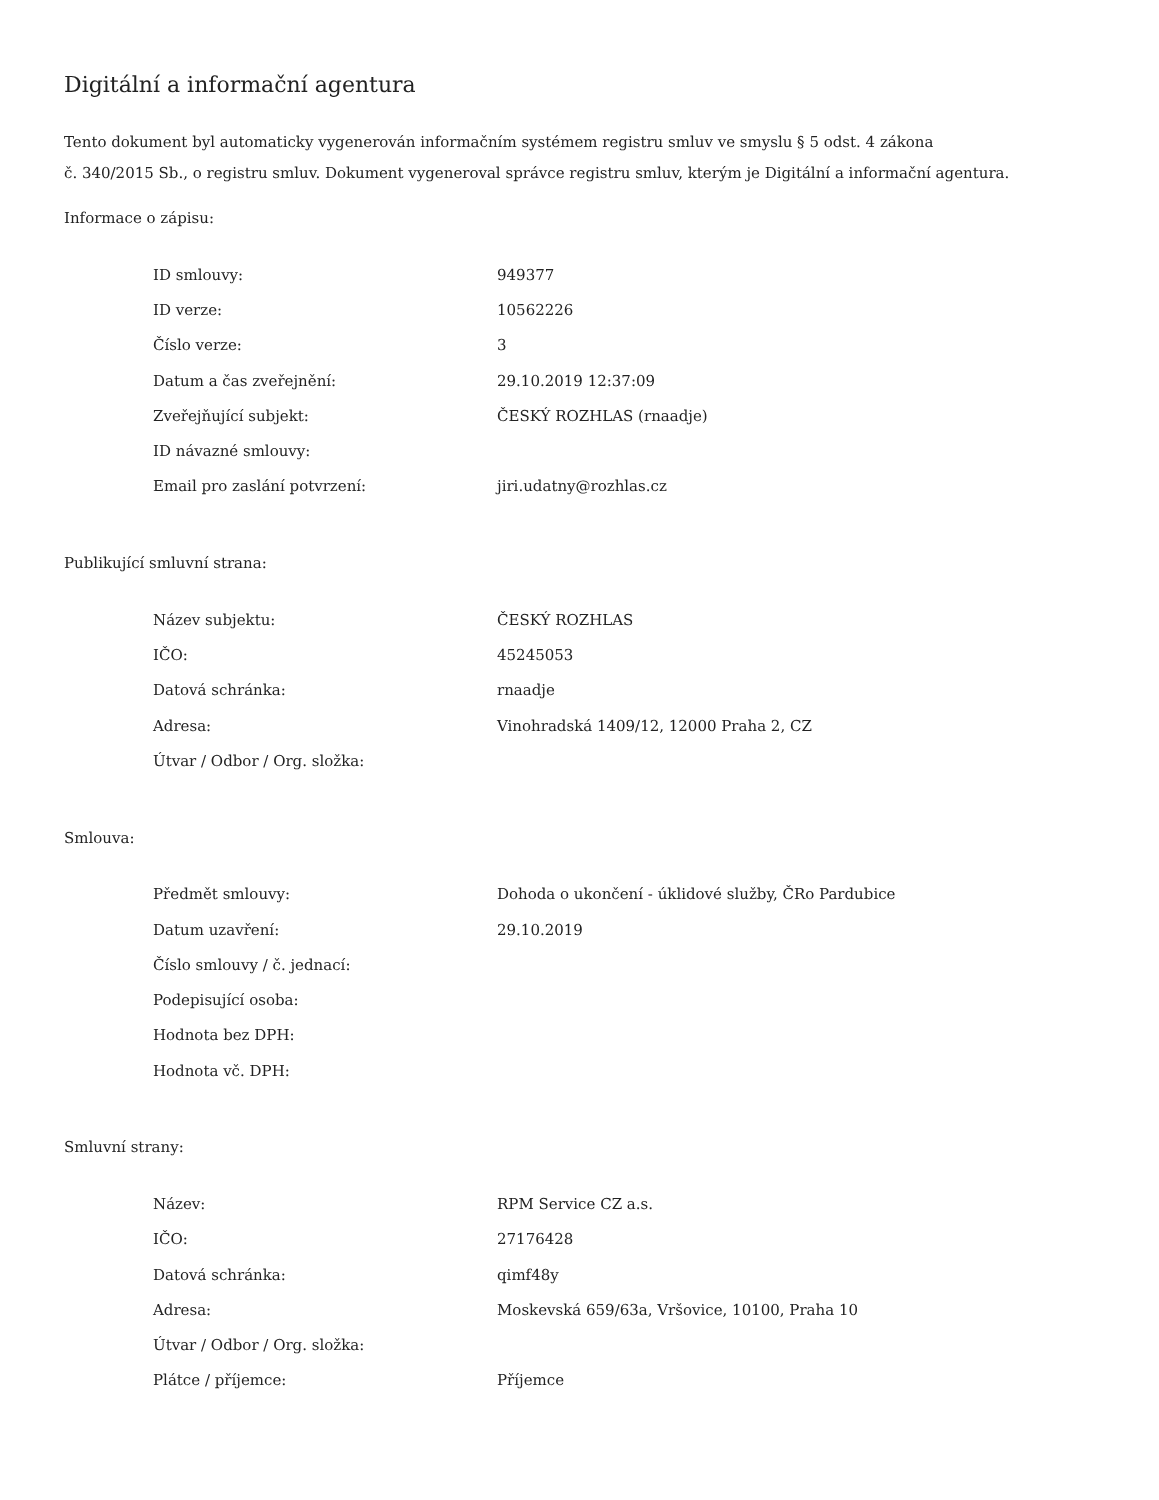Digitální a informační agentura
Tento dokument byl automaticky vygenerován informačním systémem registru smluv ve smyslu § 5 odst. 4 zákona
č. 340/2015 Sb., o registru smluv. Dokument vygeneroval správce registru smluv, kterým je Digitální a informační agentura.
Informace o zápisu:
| ID smlouvy: | 949377 |
| ID verze: | 10562226 |
| Číslo verze: | 3 |
| Datum a čas zveřejnění: | 29.10.2019 12:37:09 |
| Zveřejňující subjekt: | ČESKÝ ROZHLAS (rnaadje) |
| ID návazné smlouvy: | |
| Email pro zaslání potvrzení: | jiri.udatny@rozhlas.cz |
Publikující smluvní strana:
| Název subjektu: | ČESKÝ ROZHLAS |
| IČO: | 45245053 |
| Datová schránka: | rnaadje |
| Adresa: | Vinohradská 1409/12, 12000 Praha 2, CZ |
| Útvar / Odbor / Org. složka: | |
Smlouva:
| Předmět smlouvy: | Dohoda o ukončení - úklidové služby, ČRo Pardubice |
| Datum uzavření: | 29.10.2019 |
| Číslo smlouvy / č. jednací: | |
| Podepisující osoba: | |
| Hodnota bez DPH: | |
| Hodnota vč. DPH: | |
Smluvní strany:
| Název: | RPM Service CZ a.s. |
| IČO: | 27176428 |
| Datová schránka: | qimf48y |
| Adresa: | Moskevská 659/63a, Vršovice, 10100, Praha 10 |
| Útvar / Odbor / Org. složka: | |
| Plátce / příjemce: | Příjemce |